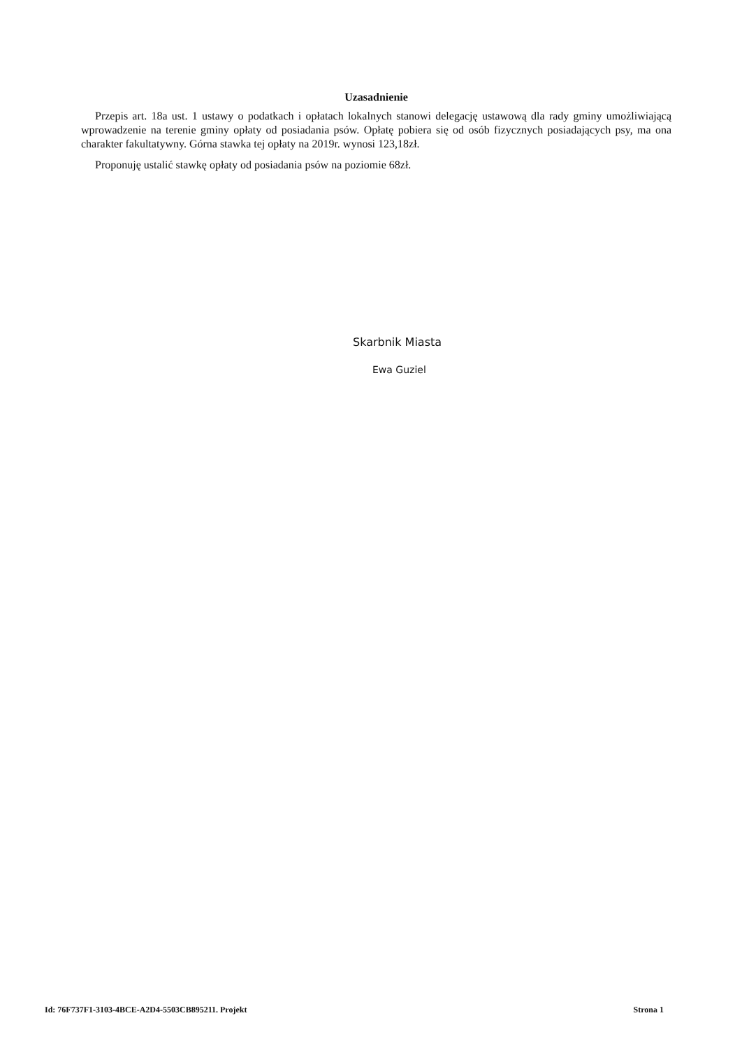Uzasadnienie
Przepis art. 18a ust. 1 ustawy o podatkach i opłatach lokalnych stanowi delegację ustawową dla rady gminy umożliwiającą wprowadzenie na terenie gminy opłaty od posiadania psów. Opłatę pobiera się od osób fizycznych posiadających psy, ma ona charakter fakultatywny. Górna stawka tej opłaty na 2019r. wynosi 123,18zł.
Proponuję ustalić stawkę opłaty od posiadania psów na poziomie 68zł.
Skarbnik Miasta
Ewa Guziel
Id: 76F737F1-3103-4BCE-A2D4-5503CB895211. Projekt Strona 1